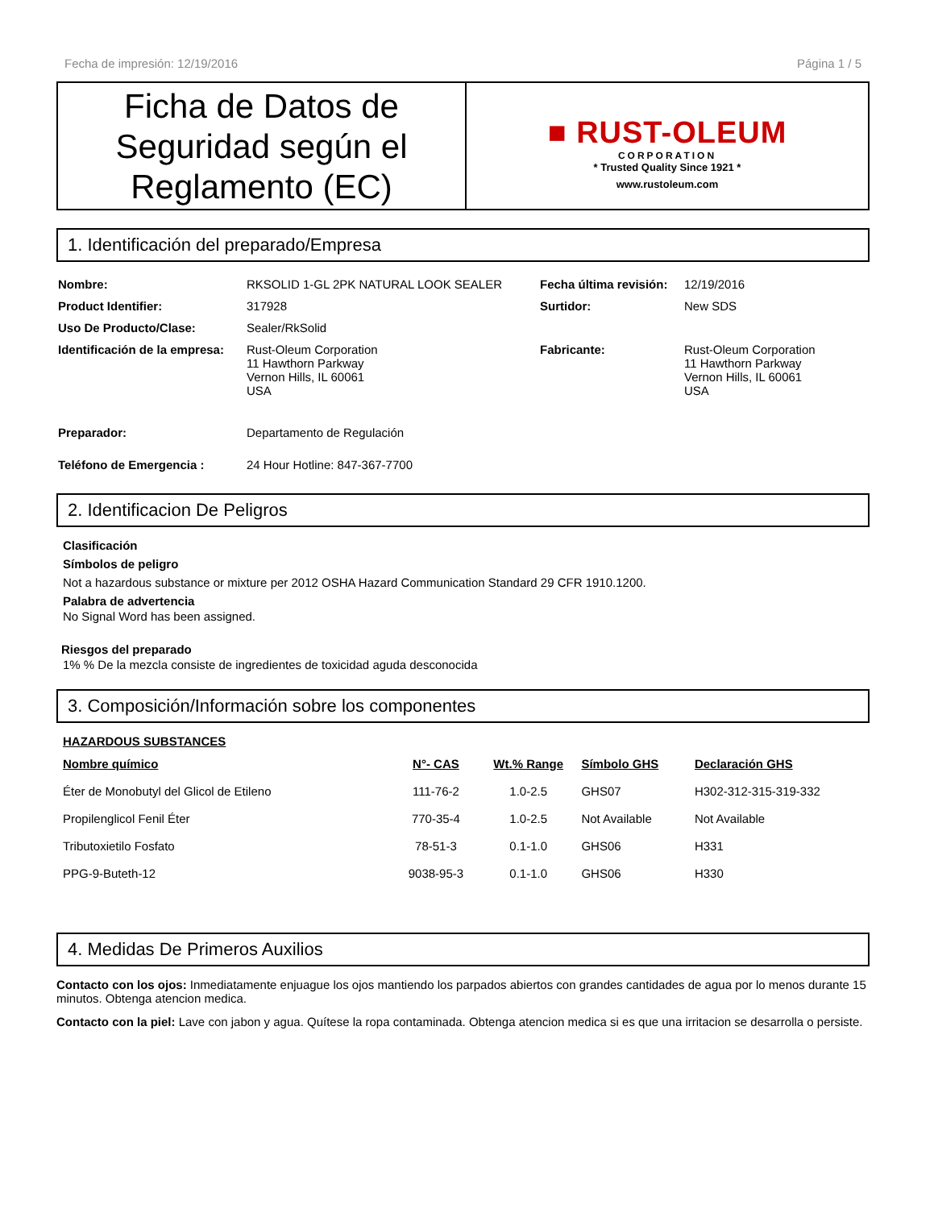Fecha de impresión: 12/19/2016 Página 1 / 5
Ficha de Datos de Seguridad según el Reglamento (EC)
■ RUST-OLEUM
CORPORATION
* Trusted Quality Since 1921 *
www.rustoleum.com
1. Identificación del preparado/Empresa
| Nombre: | RKSOLID 1-GL 2PK NATURAL LOOK SEALER | Fecha última revisión: | 12/19/2016 |
| Product Identifier: | 317928 | Surtidor: | New SDS |
| Uso De Producto/Clase: | Sealer/RkSolid | | |
| Identificación de la empresa: | Rust-Oleum Corporation 11 Hawthorn Parkway Vernon Hills, IL 60061 USA | Fabricante: | Rust-Oleum Corporation 11 Hawthorn Parkway Vernon Hills, IL 60061 USA |
| Preparador: | Departamento de Regulación | | |
| Teléfono de Emergencia : | 24 Hour Hotline: 847-367-7700 | | |
2. Identificacion De Peligros
Clasificación
Símbolos de peligro
Not a hazardous substance or mixture per 2012 OSHA Hazard Communication Standard 29 CFR 1910.1200.
Palabra de advertencia
No Signal Word has been assigned.
Riesgos del preparado
1% % De la mezcla consiste de ingredientes de toxicidad aguda desconocida
3. Composición/Información sobre los componentes
HAZARDOUS SUBSTANCES
| Nombre químico | N°- CAS | Wt.% Range | Símbolo GHS | Declaración GHS |
| --- | --- | --- | --- | --- |
| Éter de Monobutyl del Glicol de Etileno | 111-76-2 | 1.0-2.5 | GHS07 | H302-312-315-319-332 |
| Propilenglicol Fenil Éter | 770-35-4 | 1.0-2.5 | Not Available | Not Available |
| Tributoxietilo Fosfato | 78-51-3 | 0.1-1.0 | GHS06 | H331 |
| PPG-9-Buteth-12 | 9038-95-3 | 0.1-1.0 | GHS06 | H330 |
4. Medidas De Primeros Auxilios
Contacto con los ojos: Inmediatamente enjuague los ojos mantiendo los parpados abiertos con grandes cantidades de agua por lo menos durante 15 minutos. Obtenga atencion medica.
Contacto con la piel: Lave con jabon y agua. Quítese la ropa contaminada. Obtenga atencion medica si es que una irritacion se desarrolla o persiste.